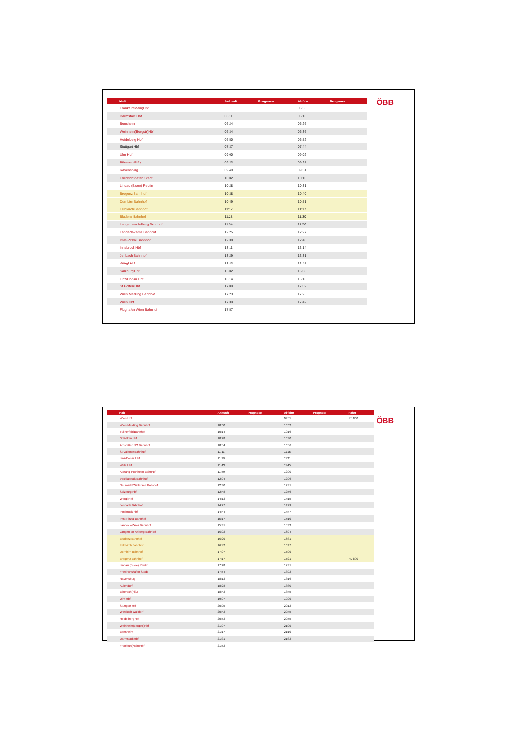| Halt | Ankunft | Prognose | Abfahrt | Prognose |
| --- | --- | --- | --- | --- |
| Frankfurt(Main)Hbf | | | 05:55 | |
| Darmstadt Hbf | 06:11 | | 06:13 | |
| Bensheim | 06:24 | | 06:26 | |
| Weinheim(Bergstr)Hbf | 06:34 | | 06:36 | |
| Heidelberg Hbf | 06:50 | | 06:52 | |
| Stuttgart Hbf | 07:37 | | 07:44 | |
| Ulm Hbf | 09:00 | | 09:02 | |
| Biberach(Riß) | 09:23 | | 09:25 | |
| Ravensburg | 09:49 | | 09:51 | |
| Friedrichshafen Stadt | 10:02 | | 10:10 | |
| Lindau (B.see) Reutin | 10:28 | | 10:31 | |
| Bregenz Bahnhof | 10:38 | | 10:40 | |
| Dornbirn Bahnhof | 10:49 | | 10:51 | |
| Feldkirch Bahnhof | 11:12 | | 11:17 | |
| Bludenz Bahnhof | 11:28 | | 11:30 | |
| Langen am Arlberg Bahnhof | 11:54 | | 11:56 | |
| Landeck-Zams Bahnhof | 12:25 | | 12:27 | |
| Imst-Pitztal Bahnhof | 12:38 | | 12:40 | |
| Innsbruck Hbf | 13:11 | | 13:14 | |
| Jenbach Bahnhof | 13:29 | | 13:31 | |
| Wörgl Hbf | 13:43 | | 13:45 | |
| Salzburg Hbf | 15:02 | | 15:08 | |
| Linz/Donau Hbf | 16:14 | | 16:16 | |
| St.Pölten Hbf | 17:00 | | 17:02 | |
| Wien Meidling Bahnhof | 17:23 | | 17:25 | |
| Wien Hbf | 17:30 | | 17:42 | |
| Flughafen Wien Bahnhof | 17:57 | | | |
ÖBB
| Halt | Ankunft | Prognose | Abfahrt | Prognose | Fahrt |
| --- | --- | --- | --- | --- | --- |
| Wien Hbf | | | 09:55 | | RJ 860 |
| Wien Meidling Bahnhof | 10:00 | | 10:02 | | |
| Tullnerfeld Bahnhof | 10:14 | | 10:16 | | |
| St.Pölten Hbf | 10:28 | | 10:30 | | |
| Amstetten NÖ Bahnhof | 10:54 | | 10:56 | | |
| St.Valentin Bahnhof | 11:11 | | 11:15 | | |
| Linz/Donau Hbf | 11:29 | | 11:31 | | |
| Wels Hbf | 11:43 | | 11:45 | | |
| Attnang-Puchheim Bahnhof | 11:59 | | 12:00 | | |
| Vöcklabruck Bahnhof | 12:04 | | 12:06 | | |
| Neumarkt/Wallersee Bahnhof | 12:30 | | 12:31 | | |
| Salzburg Hbf | 12:48 | | 12:56 | | |
| Wörgl Hbf | 14:13 | | 14:15 | | |
| Jenbach Bahnhof | 14:27 | | 14:29 | | |
| Innsbruck Hbf | 14:44 | | 14:47 | | |
| Imst-Pitztal Bahnhof | 15:17 | | 15:19 | | |
| Landeck-Zams Bahnhof | 15:31 | | 15:33 | | |
| Langen am Arlberg Bahnhof | 16:02 | | 16:04 | | |
| Bludenz Bahnhof | 16:29 | | 16:31 | | |
| Feldkirch Bahnhof | 16:42 | | 16:47 | | |
| Dornbirn Bahnhof | 17:07 | | 17:09 | | |
| Bregenz Bahnhof | 17:17 | | 17:21 | | RJ 890 |
| Lindau (B.see) Reutin | 17:28 | | 17:31 | | |
| Friedrichshafen Stadt | 17:54 | | 18:02 | | |
| Ravensburg | 18:13 | | 18:16 | | |
| Aulendorf | 18:28 | | 18:30 | | |
| Biberach(Riß) | 18:43 | | 18:45 | | |
| Ulm Hbf | 19:07 | | 19:09 | | |
| Stuttgart Hbf | 20:05 | | 20:12 | | |
| Wiesloch-Walldorf | 20:43 | | 20:45 | | |
| Heidelberg Hbf | 20:53 | | 20:55 | | |
| Weinheim(Bergstr)Hbf | 21:07 | | 21:09 | | |
| Bensheim | 21:17 | | 21:19 | | |
| Darmstadt Hbf | 21:31 | | 21:33 | | |
| Frankfurt(Main)Hbf | 21:52 | | | | |
ÖBB